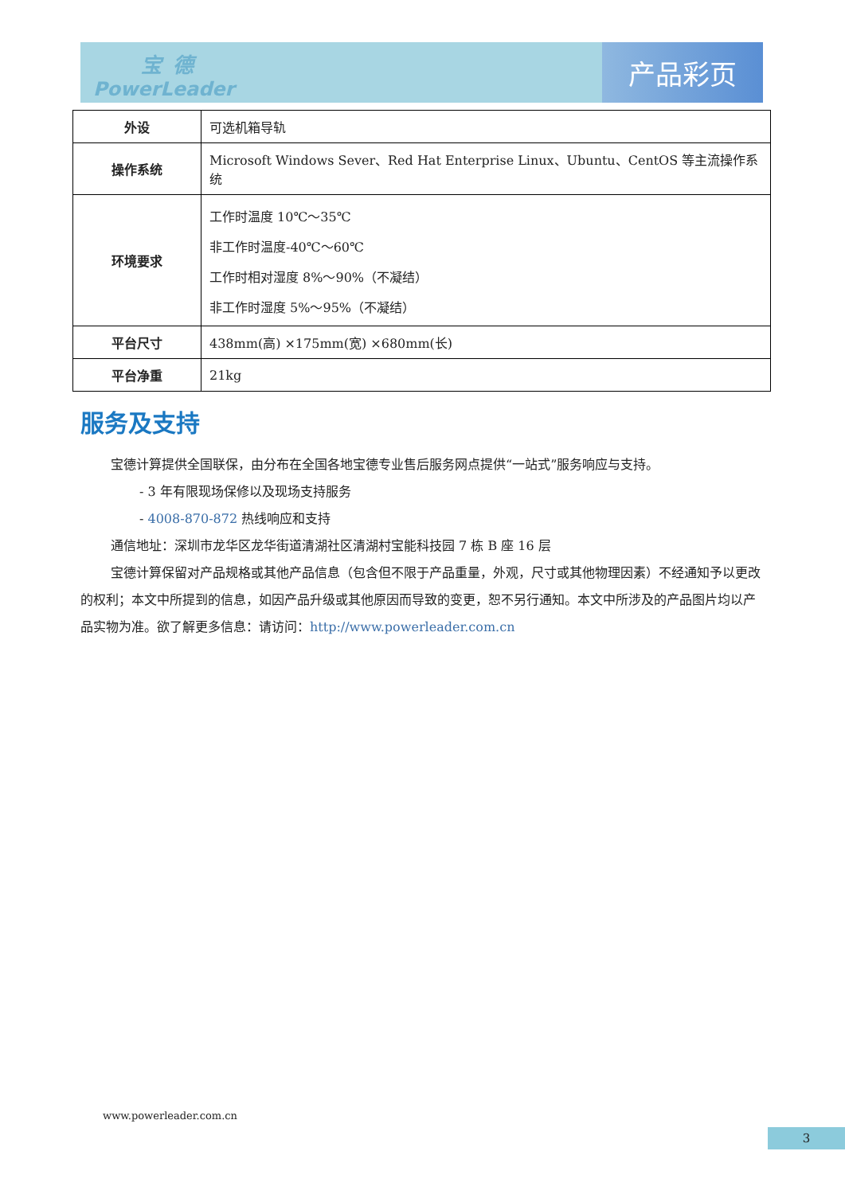宝德
PowerLeader
产品彩页
| 外设 | 可选机箱导轨 |
| 操作系统 | Microsoft Windows Sever、Red Hat Enterprise Linux、Ubuntu、CentOS 等主流操作系统 |
| 环境要求 | 工作时温度 10℃～35℃ 非工作时温度-40℃～60℃ 工作时相对湿度 8%～90%（不凝结） 非工作时湿度 5%～95%（不凝结） |
| 平台尺寸 | 438mm(高) ×175mm(宽) ×680mm(长) |
| 平台净重 | 21kg |
服务及支持
宝德计算提供全国联保，由分布在全国各地宝德专业售后服务网点提供“一站式”服务响应与支持。
- 3 年有限现场保修以及现场支持服务
- 4008-870-872 热线响应和支持
通信地址：深圳市龙华区龙华街道清湖社区清湖村宝能科技园 7 栋 B 座 16 层
宝德计算保留对产品规格或其他产品信息（包含但不限于产品重量，外观，尺寸或其他物理因素）不经通知予以更改的权利；本文中所提到的信息，如因产品升级或其他原因而导致的变更，恕不另行通知。本文中所涉及的产品图片均以产品实物为准。欲了解更多信息：请访问：http://www.powerleader.com.cn
www.powerleader.com.cn
3